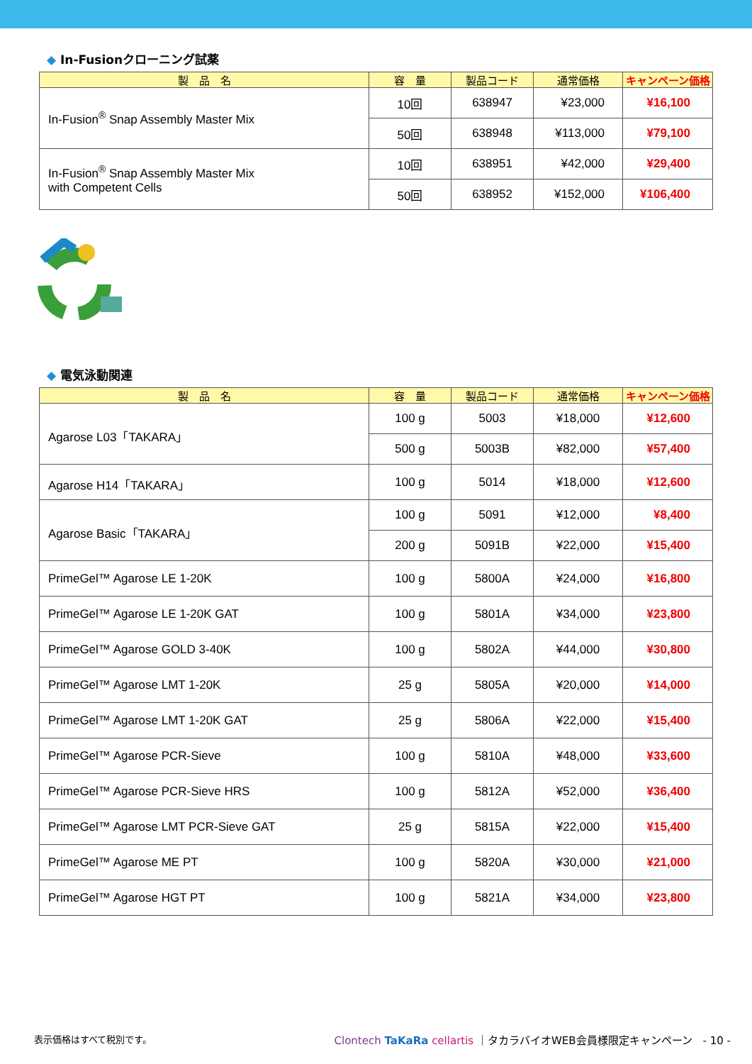◆ In-Fusionクローニング試薬
| 製 品 名 | 容 量 | 製品コード | 通常価格 | キャンペーン価格 |
| --- | --- | --- | --- | --- |
| In-Fusion<sup>®</sup> Snap Assembly Master Mix | 10回 | 638947 | ¥23,000 | ¥16,100 |
| | 50回 | 638948 | ¥113,000 | ¥79,100 |
| In-Fusion<sup>®</sup> Snap Assembly Master Mix with Competent Cells | 10回 | 638951 | ¥42,000 | ¥29,400 |
| | 50回 | 638952 | ¥152,000 | ¥106,400 |
◆ 電気泳動関連
| 製 品 名 | 容 量 | 製品コード | 通常価格 | キャンペーン価格 |
| --- | --- | --- | --- | --- |
| Agarose L03「TAKARA」 | 100 g | 5003 | ¥18,000 | ¥12,600 |
| | 500 g | 5003B | ¥82,000 | ¥57,400 |
| Agarose H14「TAKARA」 | 100 g | 5014 | ¥18,000 | ¥12,600 |
| Agarose Basic「TAKARA」 | 100 g | 5091 | ¥12,000 | ¥8,400 |
| | 200 g | 5091B | ¥22,000 | ¥15,400 |
| PrimeGel™ Agarose LE 1-20K | 100 g | 5800A | ¥24,000 | ¥16,800 |
| PrimeGel™ Agarose LE 1-20K GAT | 100 g | 5801A | ¥34,000 | ¥23,800 |
| PrimeGel™ Agarose GOLD 3-40K | 100 g | 5802A | ¥44,000 | ¥30,800 |
| PrimeGel™ Agarose LMT 1-20K | 25 g | 5805A | ¥20,000 | ¥14,000 |
| PrimeGel™ Agarose LMT 1-20K GAT | 25 g | 5806A | ¥22,000 | ¥15,400 |
| PrimeGel™ Agarose PCR-Sieve | 100 g | 5810A | ¥48,000 | ¥33,600 |
| PrimeGel™ Agarose PCR-Sieve HRS | 100 g | 5812A | ¥52,000 | ¥36,400 |
| PrimeGel™ Agarose LMT PCR-Sieve GAT | 25 g | 5815A | ¥22,000 | ¥15,400 |
| PrimeGel™ Agarose ME PT | 100 g | 5820A | ¥30,000 | ¥21,000 |
| PrimeGel™ Agarose HGT PT | 100 g | 5821A | ¥34,000 | ¥23,800 |
表示価格はすべて税別です。 Clontech TaKaRa cellartis ｜タカラバイオWEB会員様限定キャンペーン　- 10 -